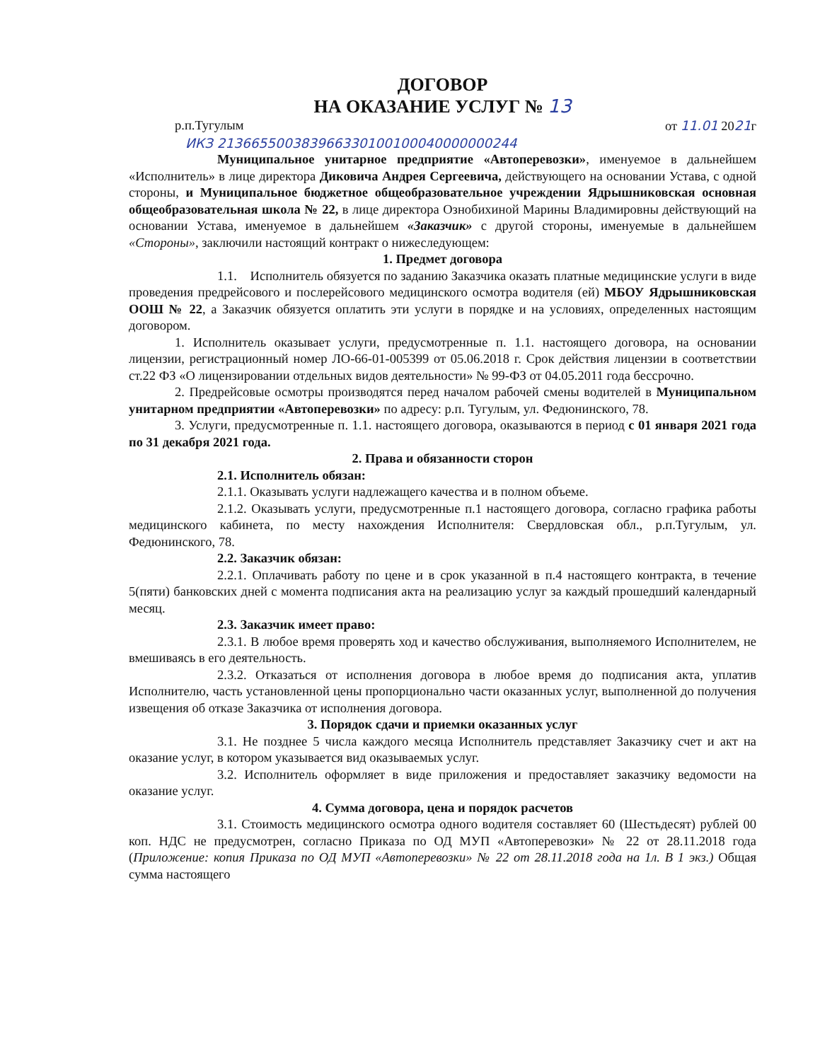ДОГОВОР
НА ОКАЗАНИЕ УСЛУГ № 13
р.п.Тугулым от 11.01 2021г
ИКЗ 213665500383966330100100040000000244
Муниципальное унитарное предприятие «Автоперевозки», именуемое в дальнейшем «Исполнитель» в лице директора Диковича Андрея Сергеевича, действующего на основании Устава, с одной стороны, и Муниципальное бюджетное общеобразовательное учреждении Ядрышниковская основная общеобразовательная школа № 22, в лице директора Ознобихиной Марины Владимировны действующий на основании Устава, именуемое в дальнейшем «Заказчик» с другой стороны, именуемые в дальнейшем «Стороны», заключили настоящий контракт о нижеследующем:
1. Предмет договора
1.1. Исполнитель обязуется по заданию Заказчика оказать платные медицинские услуги в виде проведения предрейсового и послерейсового медицинского осмотра водителя (ей) МБОУ Ядрышниковская ООШ № 22, а Заказчик обязуется оплатить эти услуги в порядке и на условиях, определенных настоящим договором.
1. Исполнитель оказывает услуги, предусмотренные п. 1.1. настоящего договора, на основании лицензии, регистрационный номер ЛО-66-01-005399 от 05.06.2018 г. Срок действия лицензии в соответствии ст.22 ФЗ «О лицензировании отдельных видов деятельности» № 99-ФЗ от 04.05.2011 года бессрочно.
2. Предрейсовые осмотры производятся перед началом рабочей смены водителей в Муниципальном унитарном предприятии «Автоперевозки» по адресу: р.п. Тугулым, ул. Федюнинского, 78.
3. Услуги, предусмотренные п. 1.1. настоящего договора, оказываются в период с 01 января 2021 года по 31 декабря 2021 года.
2. Права и обязанности сторон
2.1. Исполнитель обязан:
2.1.1. Оказывать услуги надлежащего качества и в полном объеме.
2.1.2. Оказывать услуги, предусмотренные п.1 настоящего договора, согласно графика работы медицинского кабинета, по месту нахождения Исполнителя: Свердловская обл., р.п.Тугулым, ул. Федюнинского, 78.
2.2. Заказчик обязан:
2.2.1. Оплачивать работу по цене и в срок указанной в п.4 настоящего контракта, в течение 5(пяти) банковских дней с момента подписания акта на реализацию услуг за каждый прошедший календарный месяц.
2.3. Заказчик имеет право:
2.3.1. В любое время проверять ход и качество обслуживания, выполняемого Исполнителем, не вмешиваясь в его деятельность.
2.3.2. Отказаться от исполнения договора в любое время до подписания акта, уплатив Исполнителю, часть установленной цены пропорционально части оказанных услуг, выполненной до получения извещения об отказе Заказчика от исполнения договора.
3. Порядок сдачи и приемки оказанных услуг
3.1. Не позднее 5 числа каждого месяца Исполнитель представляет Заказчику счет и акт на оказание услуг, в котором указывается вид оказываемых услуг.
3.2. Исполнитель оформляет в виде приложения и предоставляет заказчику ведомости на оказание услуг.
4. Сумма договора, цена и порядок расчетов
3.1. Стоимость медицинского осмотра одного водителя составляет 60 (Шестьдесят) рублей 00 коп. НДС не предусмотрен, согласно Приказа по ОД МУП «Автоперевозки» № 22 от 28.11.2018 года (Приложение: копия Приказа по ОД МУП «Автоперевозки» № 22 от 28.11.2018 года на 1л. В 1 экз.) Общая сумма настоящего